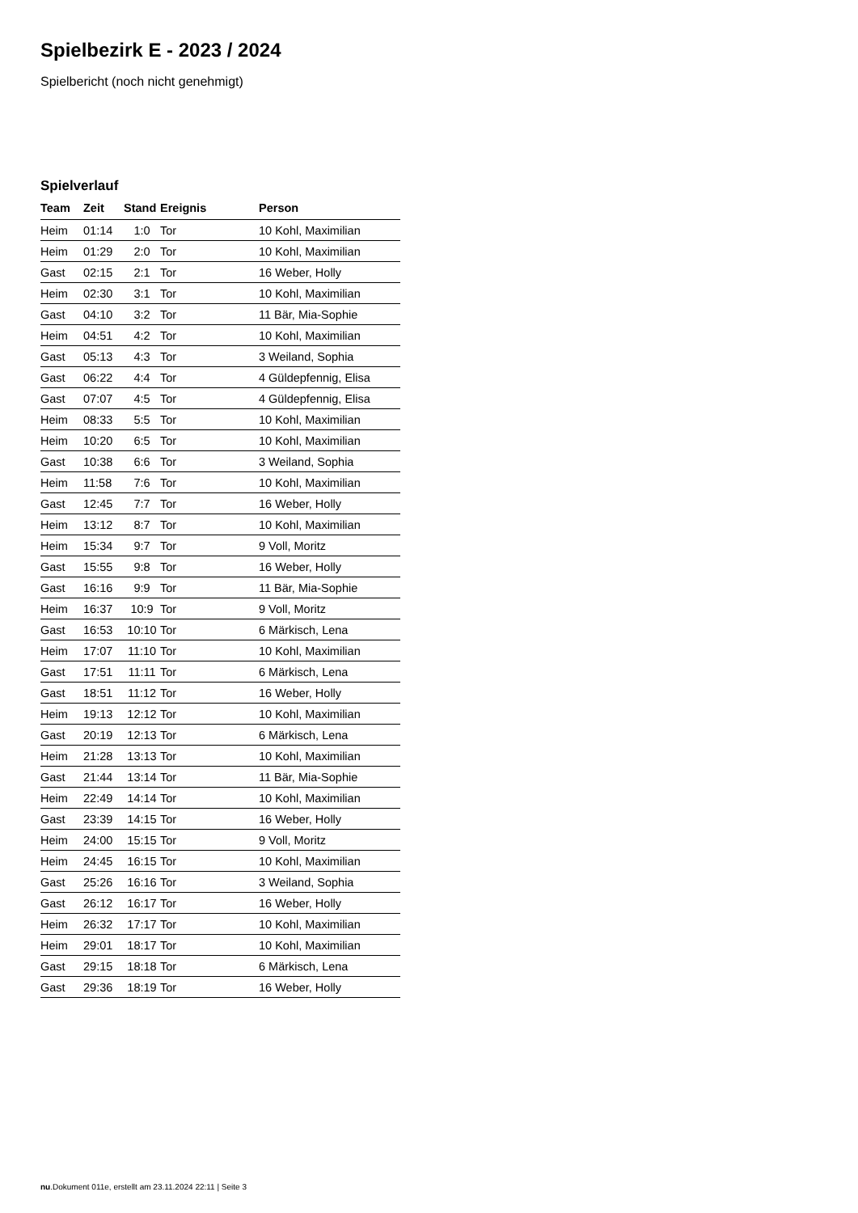Spielbezirk E - 2023 / 2024
Spielbericht (noch nicht genehmigt)
Spielverlauf
| Team | Zeit | Stand | Ereignis | Person |
| --- | --- | --- | --- | --- |
| Heim | 01:14 | 1:0 | Tor | 10 Kohl, Maximilian |
| Heim | 01:29 | 2:0 | Tor | 10 Kohl, Maximilian |
| Gast | 02:15 | 2:1 | Tor | 16 Weber, Holly |
| Heim | 02:30 | 3:1 | Tor | 10 Kohl, Maximilian |
| Gast | 04:10 | 3:2 | Tor | 11 Bär, Mia-Sophie |
| Heim | 04:51 | 4:2 | Tor | 10 Kohl, Maximilian |
| Gast | 05:13 | 4:3 | Tor | 3 Weiland, Sophia |
| Gast | 06:22 | 4:4 | Tor | 4 Güldepfennig, Elisa |
| Gast | 07:07 | 4:5 | Tor | 4 Güldepfennig, Elisa |
| Heim | 08:33 | 5:5 | Tor | 10 Kohl, Maximilian |
| Heim | 10:20 | 6:5 | Tor | 10 Kohl, Maximilian |
| Gast | 10:38 | 6:6 | Tor | 3 Weiland, Sophia |
| Heim | 11:58 | 7:6 | Tor | 10 Kohl, Maximilian |
| Gast | 12:45 | 7:7 | Tor | 16 Weber, Holly |
| Heim | 13:12 | 8:7 | Tor | 10 Kohl, Maximilian |
| Heim | 15:34 | 9:7 | Tor | 9 Voll, Moritz |
| Gast | 15:55 | 9:8 | Tor | 16 Weber, Holly |
| Gast | 16:16 | 9:9 | Tor | 11 Bär, Mia-Sophie |
| Heim | 16:37 | 10:9 | Tor | 9 Voll, Moritz |
| Gast | 16:53 | 10:10 | Tor | 6 Märkisch, Lena |
| Heim | 17:07 | 11:10 | Tor | 10 Kohl, Maximilian |
| Gast | 17:51 | 11:11 | Tor | 6 Märkisch, Lena |
| Gast | 18:51 | 11:12 | Tor | 16 Weber, Holly |
| Heim | 19:13 | 12:12 | Tor | 10 Kohl, Maximilian |
| Gast | 20:19 | 12:13 | Tor | 6 Märkisch, Lena |
| Heim | 21:28 | 13:13 | Tor | 10 Kohl, Maximilian |
| Gast | 21:44 | 13:14 | Tor | 11 Bär, Mia-Sophie |
| Heim | 22:49 | 14:14 | Tor | 10 Kohl, Maximilian |
| Gast | 23:39 | 14:15 | Tor | 16 Weber, Holly |
| Heim | 24:00 | 15:15 | Tor | 9 Voll, Moritz |
| Heim | 24:45 | 16:15 | Tor | 10 Kohl, Maximilian |
| Gast | 25:26 | 16:16 | Tor | 3 Weiland, Sophia |
| Gast | 26:12 | 16:17 | Tor | 16 Weber, Holly |
| Heim | 26:32 | 17:17 | Tor | 10 Kohl, Maximilian |
| Heim | 29:01 | 18:17 | Tor | 10 Kohl, Maximilian |
| Gast | 29:15 | 18:18 | Tor | 6 Märkisch, Lena |
| Gast | 29:36 | 18:19 | Tor | 16 Weber, Holly |
nu.Dokument 011e, erstellt am 23.11.2024 22:11 | Seite 3